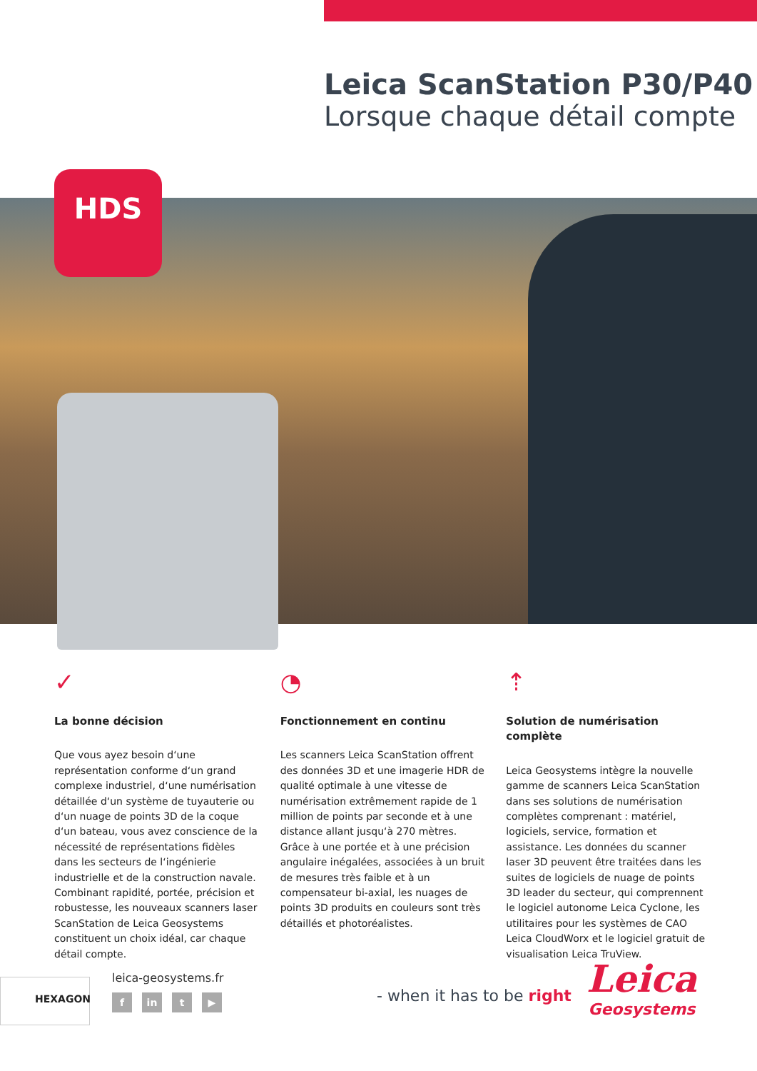Leica ScanStation P30/P40
Lorsque chaque détail compte
HDS
✓
La bonne décision
Que vous ayez besoin d‘une représentation conforme d‘un grand complexe industriel, d‘une numérisation détaillée d‘un système de tuyauterie ou d‘un nuage de points 3D de la coque d‘un bateau, vous avez conscience de la nécessité de représentations fidèles dans les secteurs de l‘ingénierie industrielle et de la construction navale. Combinant rapidité, portée, précision et robustesse, les nouveaux scanners laser ScanStation de Leica Geosystems constituent un choix idéal, car chaque détail compte.
◔
Fonctionnement en continu
Les scanners Leica ScanStation offrent des données 3D et une imagerie HDR de qualité optimale à une vitesse de numérisation extrêmement rapide de 1 million de points par seconde et à une distance allant jusqu‘à 270 mètres. Grâce à une portée et à une précision angulaire inégalées, associées à un bruit de mesures très faible et à un compensateur bi-axial, les nuages de points 3D produits en couleurs sont très détaillés et photoréalistes.
⇡
Solution de numérisation complète
Leica Geosystems intègre la nouvelle gamme de scanners Leica ScanStation dans ses solutions de numérisation complètes comprenant : matériel, logiciels, service, formation et assistance. Les données du scanner laser 3D peuvent être traitées dans les suites de logiciels de nuage de points 3D leader du secteur, qui comprennent le logiciel autonome Leica Cyclone, les utilitaires pour les systèmes de CAO Leica CloudWorx et le logiciel gratuit de visualisation Leica TruView.
HEXAGON leica-geosystems.fr
fin t ▶ - when it has to be right
Leica
Geosystems